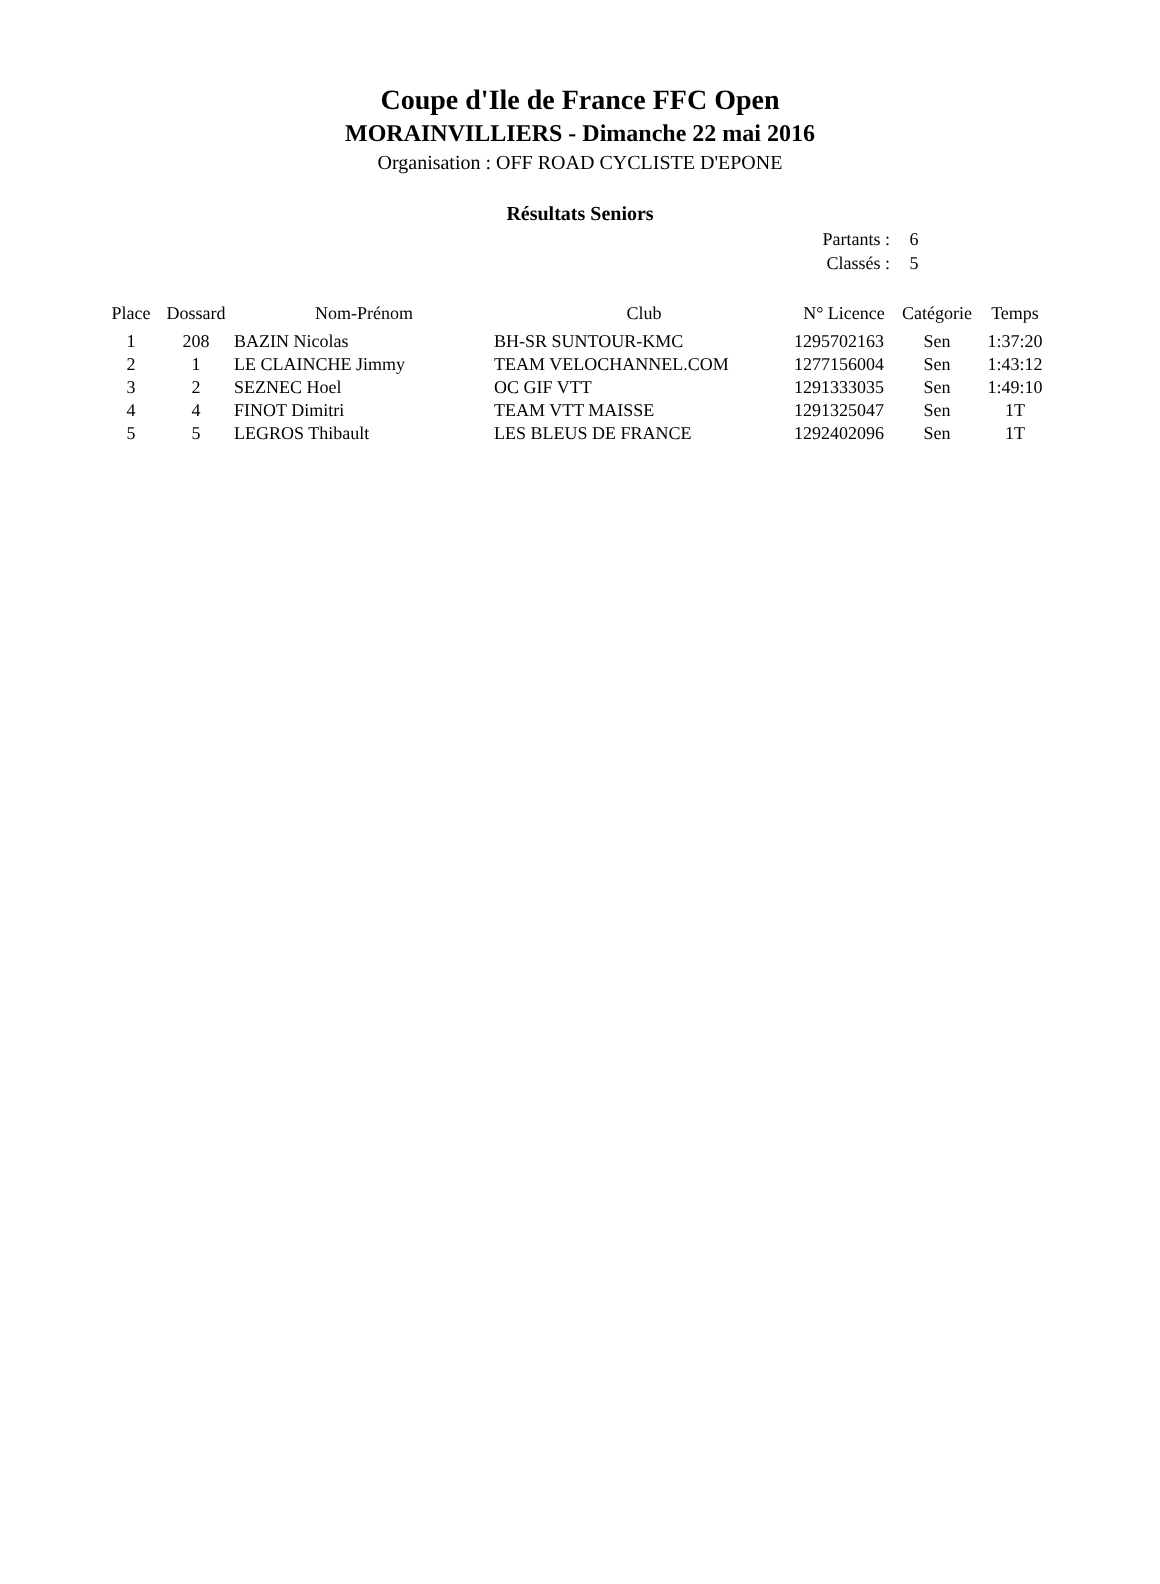Coupe d'Ile de France FFC Open
MORAINVILLIERS - Dimanche 22 mai 2016
Organisation : OFF ROAD CYCLISTE D'EPONE
Résultats Seniors
Partants : 6
Classés : 5
| Place | Dossard | Nom-Prénom | Club | N° Licence | Catégorie | Temps |
| --- | --- | --- | --- | --- | --- | --- |
| 1 | 208 | BAZIN Nicolas | BH-SR SUNTOUR-KMC | 1295702163 | Sen | 1:37:20 |
| 2 | 1 | LE CLAINCHE Jimmy | TEAM VELOCHANNEL.COM | 1277156004 | Sen | 1:43:12 |
| 3 | 2 | SEZNEC Hoel | OC GIF VTT | 1291333035 | Sen | 1:49:10 |
| 4 | 4 | FINOT Dimitri | TEAM VTT MAISSE | 1291325047 | Sen | 1T |
| 5 | 5 | LEGROS Thibault | LES BLEUS DE FRANCE | 1292402096 | Sen | 1T |